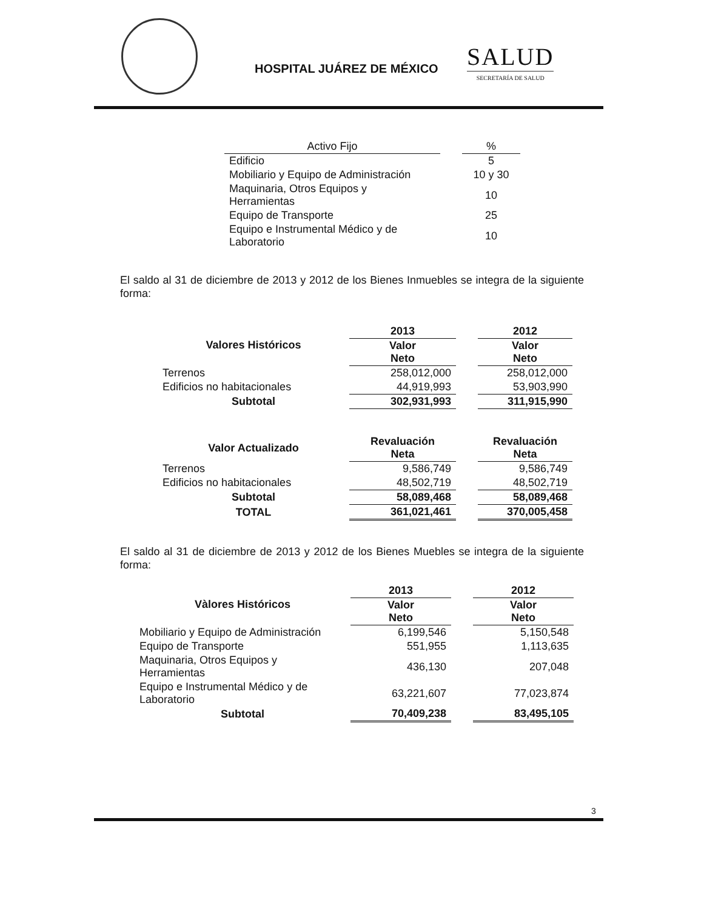HOSPITAL JUÁREZ DE MÉXICO
SALUD
SECRETARÍA DE SALUD
| Activo Fijo | | % |
| Edificio | | 5 |
| Mobiliario y Equipo de Administración | | 10 y 30 |
| Maquinaria, Otros Equipos y Herramientas | | 10 |
| Equipo de Transporte | | 25 |
| Equipo e Instrumental Médico y de Laboratorio | | 10 |
El saldo al 31 de diciembre de 2013 y 2012 de los Bienes Inmuebles se integra de la siguiente forma:
| Valores Históricos | 2013 | | 2012 |
| --- | --- | --- | --- |
| | Valor Neto | | Valor Neto |
| Terrenos | 258,012,000 | | 258,012,000 |
| Edificios no habitacionales | 44,919,993 | | 53,903,990 |
| Subtotal | 302,931,993 | | 311,915,990 |
| Valor Actualizado | Revaluación Neta | | Revaluación Neta |
| Terrenos | 9,586,749 | | 9,586,749 |
| Edificios no habitacionales | 48,502,719 | | 48,502,719 |
| Subtotal | 58,089,468 | | 58,089,468 |
| TOTAL | 361,021,461 | | 370,005,458 |
El saldo al 31 de diciembre de 2013 y 2012 de los Bienes Muebles se integra de la siguiente forma:
| Vàlores Históricos | 2013 | | 2012 |
| --- | --- | --- | --- |
| | Valor Neto | | Valor Neto |
| Mobiliario y Equipo de Administración | 6,199,546 | | 5,150,548 |
| Equipo de Transporte | 551,955 | | 1,113,635 |
| Maquinaria, Otros Equipos y Herramientas | 436,130 | | 207,048 |
| Equipo e Instrumental Médico y de Laboratorio | 63,221,607 | | 77,023,874 |
| Subtotal | 70,409,238 | | 83,495,105 |
3